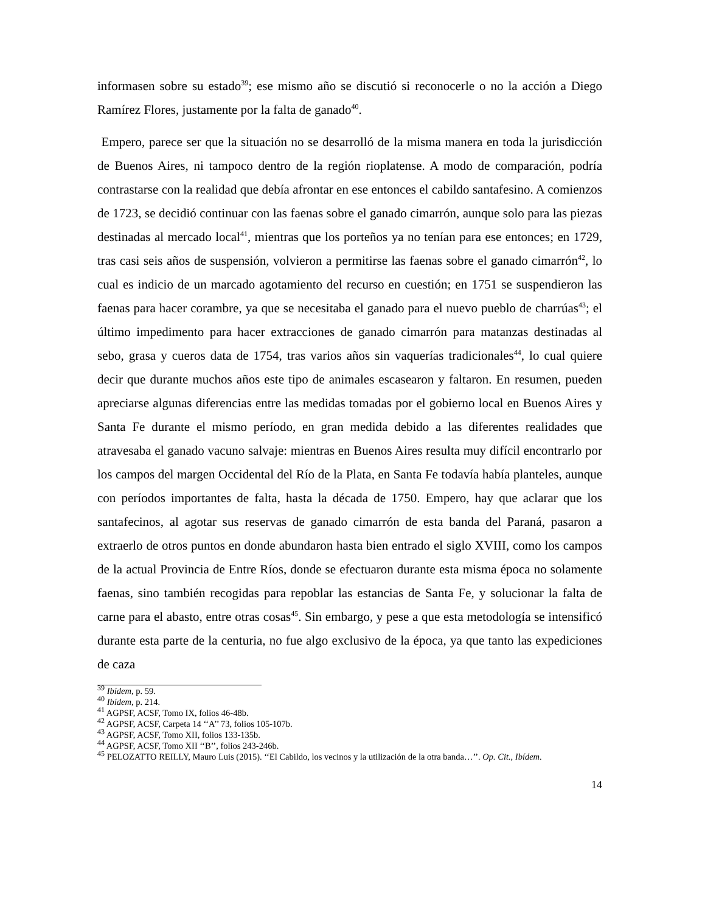informasen sobre su estado<sup>39</sup>; ese mismo año se discutió si reconocerle o no la acción a Diego Ramírez Flores, justamente por la falta de ganado<sup>40</sup>.
Empero, parece ser que la situación no se desarrolló de la misma manera en toda la jurisdicción de Buenos Aires, ni tampoco dentro de la región rioplatense. A modo de comparación, podría contrastarse con la realidad que debía afrontar en ese entonces el cabildo santafesino. A comienzos de 1723, se decidió continuar con las faenas sobre el ganado cimarrón, aunque solo para las piezas destinadas al mercado local<sup>41</sup>, mientras que los porteños ya no tenían para ese entonces; en 1729, tras casi seis años de suspensión, volvieron a permitirse las faenas sobre el ganado cimarrón<sup>42</sup>, lo cual es indicio de un marcado agotamiento del recurso en cuestión; en 1751 se suspendieron las faenas para hacer corambre, ya que se necesitaba el ganado para el nuevo pueblo de charrúas<sup>43</sup>; el último impedimento para hacer extracciones de ganado cimarrón para matanzas destinadas al sebo, grasa y cueros data de 1754, tras varios años sin vaquerías tradicionales<sup>44</sup>, lo cual quiere decir que durante muchos años este tipo de animales escasearon y faltaron. En resumen, pueden apreciarse algunas diferencias entre las medidas tomadas por el gobierno local en Buenos Aires y Santa Fe durante el mismo período, en gran medida debido a las diferentes realidades que atravesaba el ganado vacuno salvaje: mientras en Buenos Aires resulta muy difícil encontrarlo por los campos del margen Occidental del Río de la Plata, en Santa Fe todavía había planteles, aunque con períodos importantes de falta, hasta la década de 1750. Empero, hay que aclarar que los santafecinos, al agotar sus reservas de ganado cimarrón de esta banda del Paraná, pasaron a extraerlo de otros puntos en donde abundaron hasta bien entrado el siglo XVIII, como los campos de la actual Provincia de Entre Ríos, donde se efectuaron durante esta misma época no solamente faenas, sino también recogidas para repoblar las estancias de Santa Fe, y solucionar la falta de carne para el abasto, entre otras cosas<sup>45</sup>. Sin embargo, y pese a que esta metodología se intensificó durante esta parte de la centuria, no fue algo exclusivo de la época, ya que tanto las expediciones de caza
<sup>39</sup> Ibídem, p. 59.
<sup>40</sup> Ibídem, p. 214.
<sup>41</sup> AGPSF, ACSF, Tomo IX, folios 46-48b.
<sup>42</sup> AGPSF, ACSF, Carpeta 14 ‘‘A’’ 73, folios 105-107b.
<sup>43</sup> AGPSF, ACSF, Tomo XII, folios 133-135b.
<sup>44</sup> AGPSF, ACSF, Tomo XII ‘‘B’’, folios 243-246b.
<sup>45</sup> PELOZATTO REILLY, Mauro Luis (2015). ‘‘El Cabildo, los vecinos y la utilización de la otra banda…’’. Op. Cit., Ibídem.
14